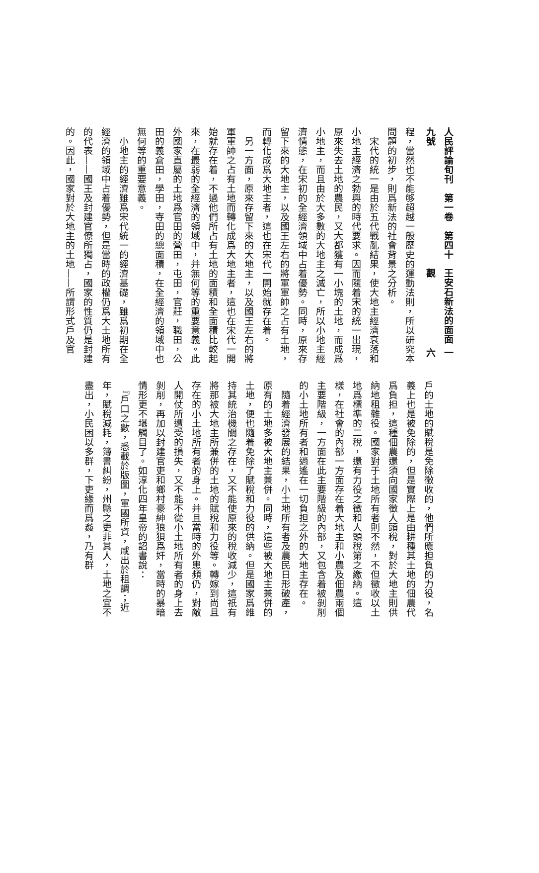人民評論旬刊　第一卷　第四十九號 王安石新法的面面觀 一六
程，當然也不能够超越一般歷史的運動法則，所以研究本問題的初步，則爲新法的社會背景之分析。
　宋代的統一是由於五代戰亂結果，使大地主經濟衰落和小地主經濟之勃興的時代要求。因而隨着宋的統一出現，原來失去土地的農民，又大都獲有一小塊的土地，而成爲小地主，而且由於大多數的大地主之滅亡，所以小地主經濟情態，在宋初的全經濟領域中占着優勢。同時，原來存留下來的大地主，以及國王左右的將軍軍帥之占有土地，而轉化成爲大地主者，這也在宋代一開始就存在着。
　另一方面，原來存留下來的大地主，以及國王左右的將軍軍帥之占有土地而轉化成爲大地主者，這也在宋代一開始就存在着，不過他們所占有土地的面積和全面積比較起來，在最弱的全經濟的領域中，并無何等的重要意義。此外國家直屬的土地爲官田的營田，屯田，官莊，職田，公田的義倉田，學田，寺田的總面積，在全經濟的領域中也無何等的重要意義。
　小地主的經濟雖爲宋代統一的經濟基礎，雖爲初期在全經濟的領域中占着優勢，但是當時的政權仍爲大土地所有的代表——國王及封建官僚所獨占，國家的性質仍是封建的。因此，國家對於大地主的土地——所謂形式戶及官
戶的土地的賦稅是免除徵收的，他們所應担負的力役，名義上也是被免除的，但是實際上是由耕種其土地的佃農代爲負担，這種佃農還須向國家徵人頭稅，對於大地主則供納地租雜役。國家對于土地所有者則不然，不但徵收以土地爲標準的二稅，還有力役之徵和人頭稅第之繳納。這樣，在社會的內部一方面存在着大地主和小農及佃農兩個主要階級，一方面在此主要階級的內部，又包含着被剝削的小土地所有者和逍遙在一切負担之外的大地主存在。
　隨着經濟發展的結果，小土地所有者及農民日形破產，原有的土地多被大地主兼併。同時，這些被大地主兼併的土地，便也隨着免除了賦稅和力役的供納。但是國家爲維持其統治機關之存在，又不能使原來的稅收減少，這祇有將那被大地主所兼併的土地的賦稅和力役等。轉嫁到尚且存在的小土地所有者的身上。并且當時的外患頻仍，對敵人開仗所遭受的損失，又不能不從小土地所有者的身上去剝削，再加以封建官吏和鄉村豪紳狼狽爲奸，當時的暴暗情形更不堪觸目了。如淳化四年皇帝的詔書說：
　『戶口之數，悉載於版圖，軍國所資，咸出於租調；近年，賦稅減耗，簿書糾紛，州縣之吏非其人，土地之宜不盡出，小民困以多群，下吏緣而爲姦，乃有群